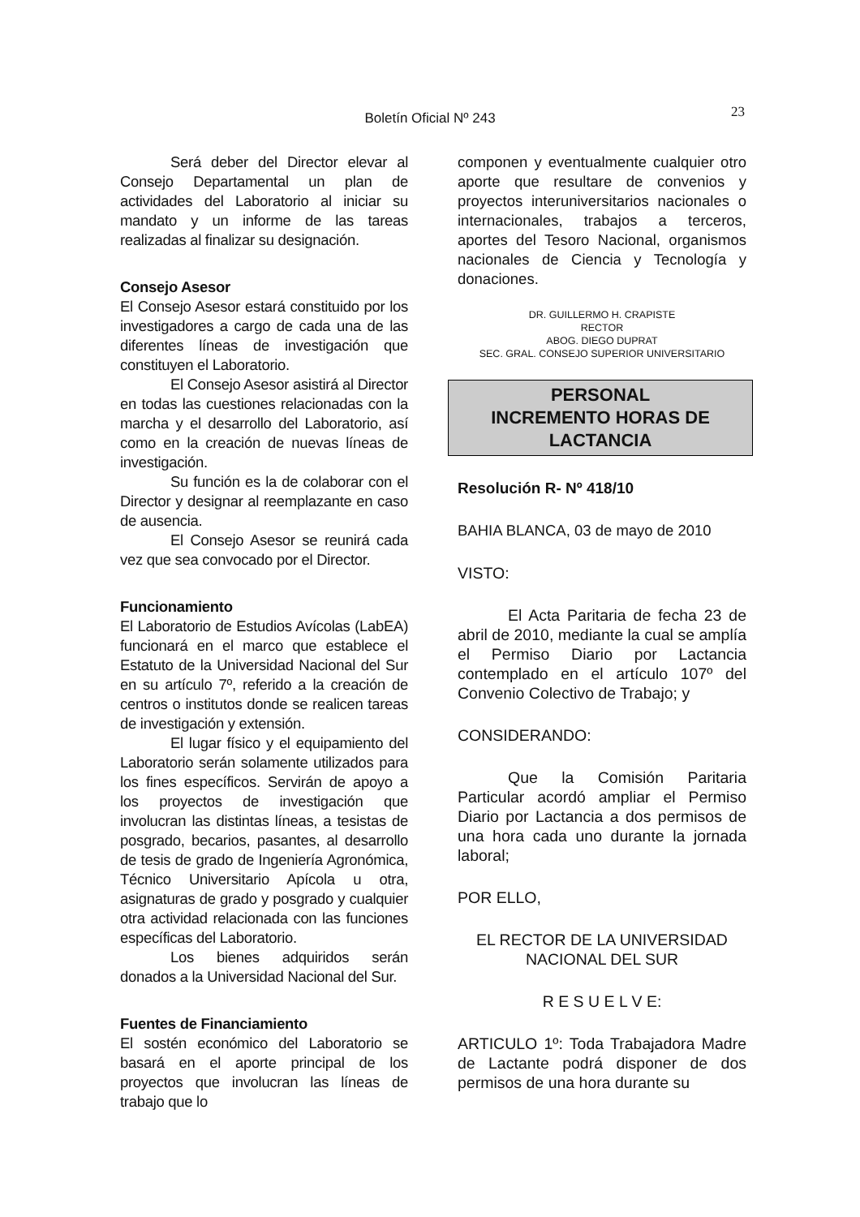23
Boletín Oficial Nº 243
Será deber del Director elevar al Consejo Departamental un plan de actividades del Laboratorio al iniciar su mandato y un informe de las tareas realizadas al finalizar su designación.
Consejo Asesor
El Consejo Asesor estará constituido por los investigadores a cargo de cada una de las diferentes líneas de investigación que constituyen el Laboratorio.
El Consejo Asesor asistirá al Director en todas las cuestiones relacionadas con la marcha y el desarrollo del Laboratorio, así como en la creación de nuevas líneas de investigación.
Su función es la de colaborar con el Director y designar al reemplazante en caso de ausencia.
El Consejo Asesor se reunirá cada vez que sea convocado por el Director.
Funcionamiento
El Laboratorio de Estudios Avícolas (LabEA) funcionará en el marco que establece el Estatuto de la Universidad Nacional del Sur en su artículo 7º, referido a la creación de centros o institutos donde se realicen tareas de investigación y extensión.
El lugar físico y el equipamiento del Laboratorio serán solamente utilizados para los fines específicos. Servirán de apoyo a los proyectos de investigación que involucran las distintas líneas, a tesistas de posgrado, becarios, pasantes, al desarrollo de tesis de grado de Ingeniería Agronómica, Técnico Universitario Apícola u otra, asignaturas de grado y posgrado y cualquier otra actividad relacionada con las funciones específicas del Laboratorio.
Los bienes adquiridos serán donados a la Universidad Nacional del Sur.
Fuentes de Financiamiento
El sostén económico del Laboratorio se basará en el aporte principal de los proyectos que involucran las líneas de trabajo que lo
componen y eventualmente cualquier otro aporte que resultare de convenios y proyectos interuniversitarios nacionales o internacionales, trabajos a terceros, aportes del Tesoro Nacional, organismos nacionales de Ciencia y Tecnología y donaciones.
DR. GUILLERMO H. CRAPISTE
RECTOR
ABOG. DIEGO DUPRAT
SEC. GRAL. CONSEJO SUPERIOR UNIVERSITARIO
PERSONAL
INCREMENTO HORAS DE
LACTANCIA
Resolución R- Nº 418/10
BAHIA BLANCA, 03 de mayo de 2010
VISTO:
El Acta Paritaria de fecha 23 de abril de 2010, mediante la cual se amplía el Permiso Diario por Lactancia contemplado en el artículo 107º del Convenio Colectivo de Trabajo; y
CONSIDERANDO:
Que la Comisión Paritaria Particular acordó ampliar el Permiso Diario por Lactancia a dos permisos de una hora cada uno durante la jornada laboral;
POR ELLO,
EL RECTOR DE LA UNIVERSIDAD NACIONAL DEL SUR
R E S U E L V E:
ARTICULO 1º: Toda Trabajadora Madre de Lactante podrá disponer de dos permisos de una hora durante su